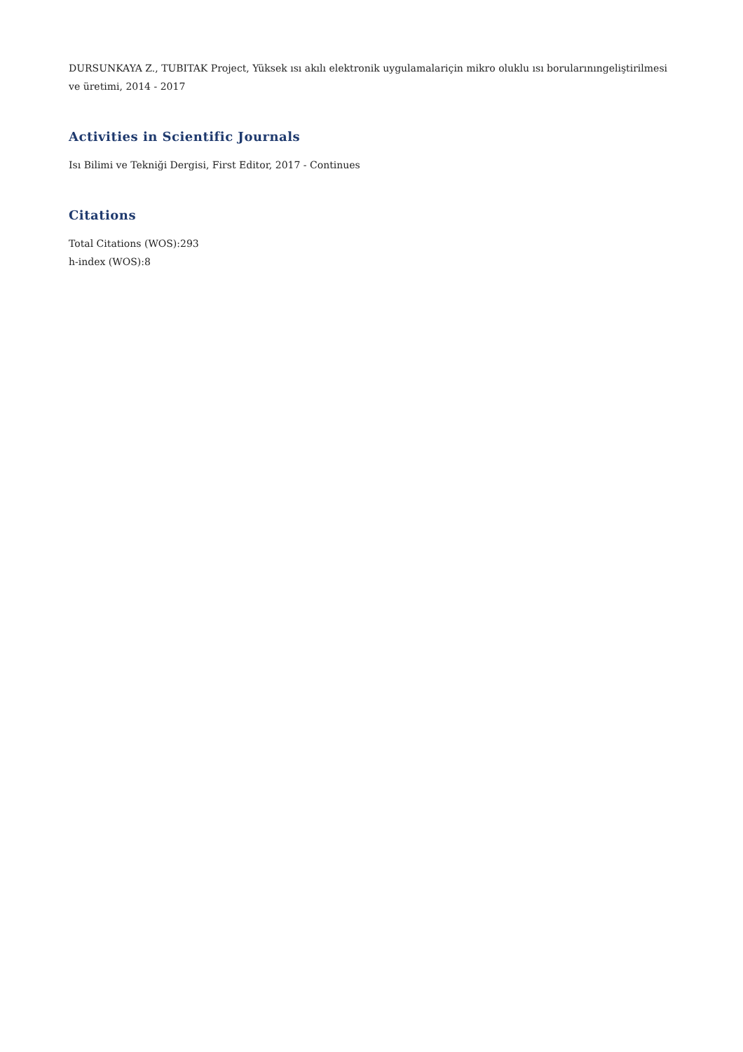DURSUNKAYA Z., TUBITAK Project, Yüksek ısı akılı elektronik uygulamalariçin mikro oluklu ısı borularınıngeliştirilmesi ve üretimi, 2014 - 2017
Activities in Scientific Journals
Isı Bilimi ve Tekniği Dergisi, First Editor, 2017 - Continues
Citations
Total Citations (WOS):293
h-index (WOS):8